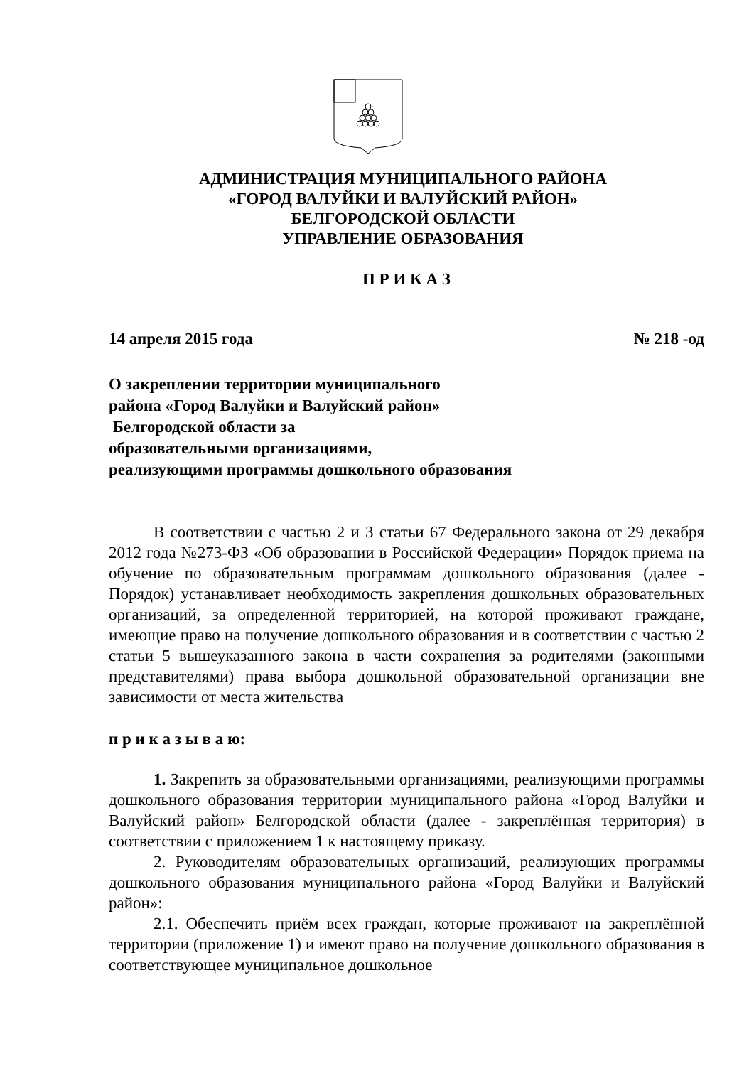АДМИНИСТРАЦИЯ МУНИЦИПАЛЬНОГО РАЙОНА
«ГОРОД ВАЛУЙКИ И ВАЛУЙСКИЙ РАЙОН»
БЕЛГОРОДСКОЙ ОБЛАСТИ
УПРАВЛЕНИЕ ОБРАЗОВАНИЯ
П Р И К А З
14 апреля 2015 года № 218 -од
О закреплении территории муниципального
района «Город Валуйки и Валуйский район»
Белгородской области за
образовательными организациями,
реализующими программы дошкольного образования
В соответствии с частью 2 и 3 статьи 67 Федерального закона от 29 декабря 2012 года №273-ФЗ «Об образовании в Российской Федерации» Порядок приема на обучение по образовательным программам дошкольного образования (далее - Порядок) устанавливает необходимость закрепления дошкольных образовательных организаций, за определенной территорией, на которой проживают граждане, имеющие право на получение дошкольного образования и в соответствии с частью 2 статьи 5 вышеуказанного закона в части сохранения за родителями (законными представителями) права выбора дошкольной образовательной организации вне зависимости от места жительства
п р и к а з ы в а ю:
1. Закрепить за образовательными организациями, реализующими программы дошкольного образования территории муниципального района «Город Валуйки и Валуйский район» Белгородской области (далее - закреплённая территория) в соответствии с приложением 1 к настоящему приказу.
2. Руководителям образовательных организаций, реализующих программы дошкольного образования муниципального района «Город Валуйки и Валуйский район»:
2.1. Обеспечить приём всех граждан, которые проживают на закреплённой территории (приложение 1) и имеют право на получение дошкольного образования в соответствующее муниципальное дошкольное